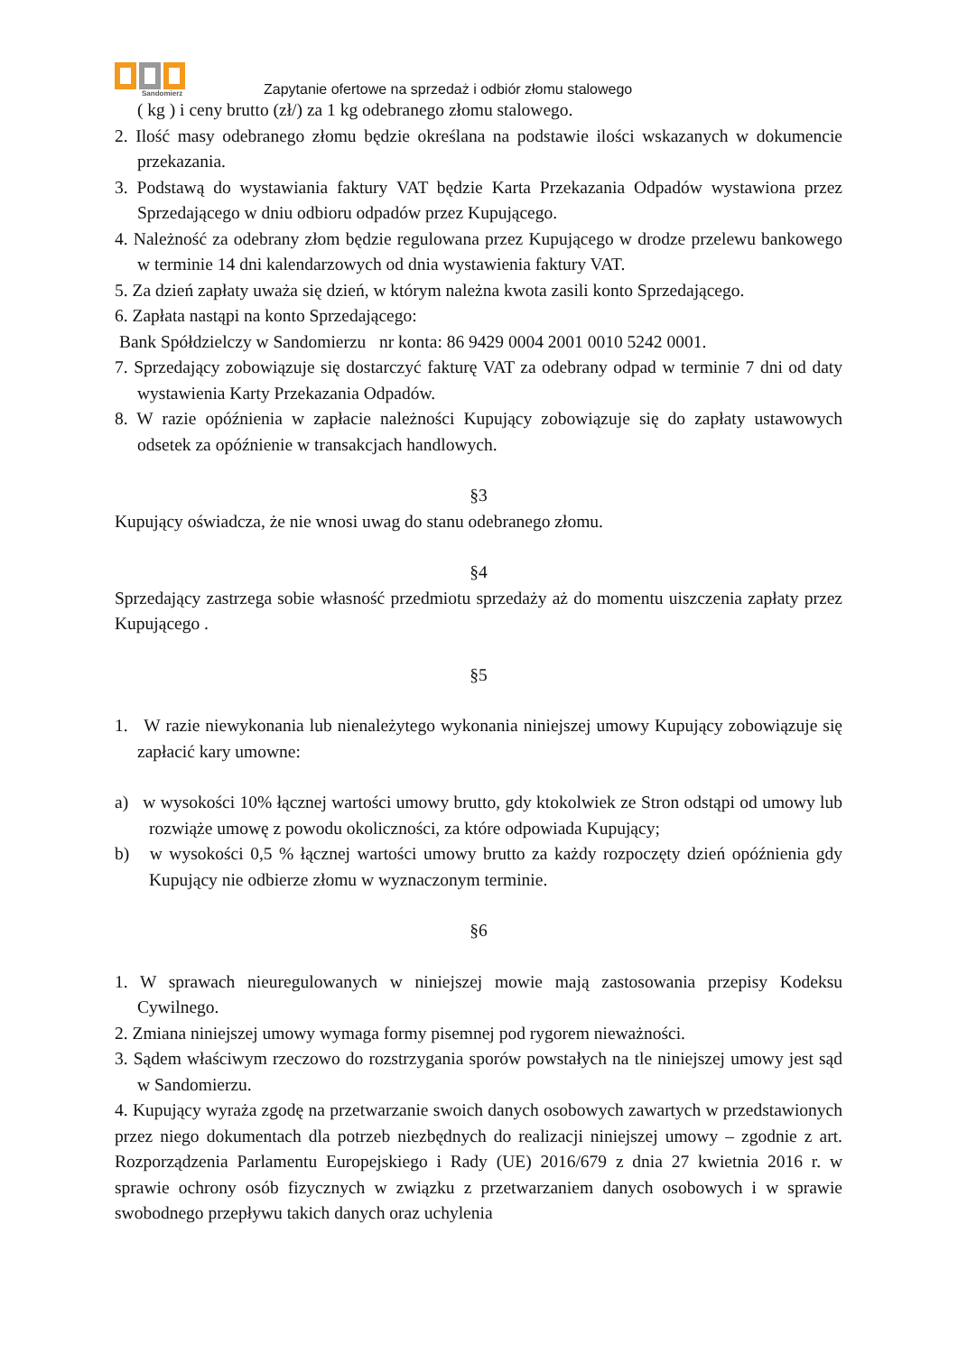Sandomierz
Zapytanie ofertowe na sprzedaż i odbiór złomu stalowego
( kg ) i ceny brutto (zł/) za 1 kg odebranego złomu stalowego.
2. Ilość masy odebranego złomu będzie określana na podstawie ilości wskazanych w dokumencie przekazania.
3. Podstawą do wystawiania faktury VAT będzie Karta Przekazania Odpadów wystawiona przez Sprzedającego w dniu odbioru odpadów przez Kupującego.
4. Należność za odebrany złom będzie regulowana przez Kupującego w drodze przelewu bankowego w terminie 14 dni kalendarzowych od dnia wystawienia faktury VAT.
5. Za dzień zapłaty uważa się dzień, w którym należna kwota zasili konto Sprzedającego.
6. Zapłata nastąpi na konto Sprzedającego:
Bank Spółdzielczy w Sandomierzu nr konta: 86 9429 0004 2001 0010 5242 0001.
7. Sprzedający zobowiązuje się dostarczyć fakturę VAT za odebrany odpad w terminie 7 dni od daty wystawienia Karty Przekazania Odpadów.
8. W razie opóźnienia w zapłacie należności Kupujący zobowiązuje się do zapłaty ustawowych odsetek za opóźnienie w transakcjach handlowych.
§3
Kupujący oświadcza, że nie wnosi uwag do stanu odebranego złomu.
§4
Sprzedający zastrzega sobie własność przedmiotu sprzedaży aż do momentu uiszczenia zapłaty przez Kupującego .
§5
1. W razie niewykonania lub nienależytego wykonania niniejszej umowy Kupujący zobowiązuje się zapłacić kary umowne:
a) w wysokości 10% łącznej wartości umowy brutto, gdy ktokolwiek ze Stron odstąpi od umowy lub rozwiąże umowę z powodu okoliczności, za które odpowiada Kupujący;
b) w wysokości 0,5 % łącznej wartości umowy brutto za każdy rozpoczęty dzień opóźnienia gdy Kupujący nie odbierze złomu w wyznaczonym terminie.
§6
1. W sprawach nieuregulowanych w niniejszej mowie mają zastosowania przepisy Kodeksu Cywilnego.
2. Zmiana niniejszej umowy wymaga formy pisemnej pod rygorem nieważności.
3. Sądem właściwym rzeczowo do rozstrzygania sporów powstałych na tle niniejszej umowy jest sąd w Sandomierzu.
4. Kupujący wyraża zgodę na przetwarzanie swoich danych osobowych zawartych w przedstawionych przez niego dokumentach dla potrzeb niezbędnych do realizacji niniejszej umowy – zgodnie z art. Rozporządzenia Parlamentu Europejskiego i Rady (UE) 2016/679 z dnia 27 kwietnia 2016 r. w sprawie ochrony osób fizycznych w związku z przetwarzaniem danych osobowych i w sprawie swobodnego przepływu takich danych oraz uchylenia